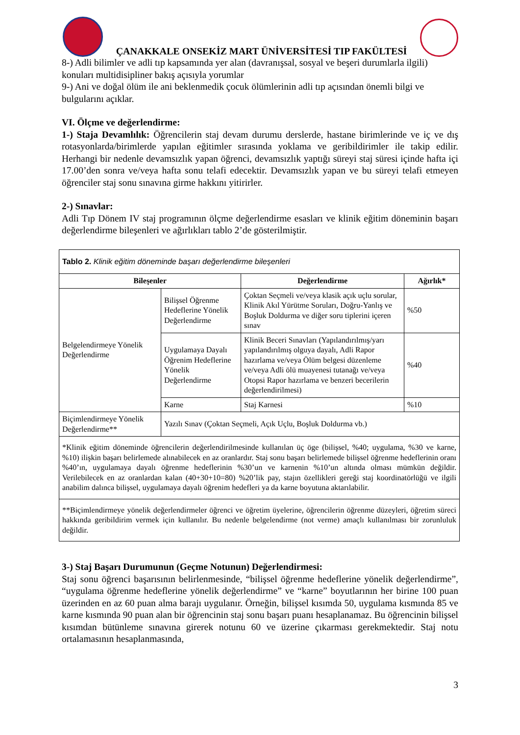ÇANAKKALE ONSEKİZ MART ÜNİVERSİTESİ TIP FAKÜLTESİ
8-) Adli bilimler ve adli tıp kapsamında yer alan (davranışsal, sosyal ve beşeri durumlarla ilgili) konuları multidisipliner bakış açısıyla yorumlar
9-) Ani ve doğal ölüm ile ani beklenmedik çocuk ölümlerinin adli tıp açısından önemli bilgi ve bulgularını açıklar.
VI. Ölçme ve değerlendirme:
1-) Staja Devamlılık: Öğrencilerin staj devam durumu derslerde, hastane birimlerinde ve iç ve dış rotasyonlarda/birimlerde yapılan eğitimler sırasında yoklama ve geribildirimler ile takip edilir. Herhangi bir nedenle devamsızlık yapan öğrenci, devamsızlık yaptığı süreyi staj süresi içinde hafta içi 17.00’den sonra ve/veya hafta sonu telafi edecektir. Devamsızlık yapan ve bu süreyi telafi etmeyen öğrenciler staj sonu sınavına girme hakkını yitirirler.
2-) Sınavlar:
Adli Tıp Dönem IV staj programının ölçme değerlendirme esasları ve klinik eğitim döneminin başarı değerlendirme bileşenleri ve ağırlıkları tablo 2’de gösterilmiştir.
| Tablo 2. Klinik eğitim döneminde başarı değerlendirme bileşenleri | | | |
| Bileşenler | | Değerlendirme | Ağırlık* |
| Belgelendirmeye Yönelik Değerlendirme | Bilişsel Öğrenme Hedeflerine Yönelik Değerlendirme | Çoktan Seçmeli ve/veya klasik açık uçlu sorular, Klinik Akıl Yürütme Soruları, Doğru-Yanlış ve Boşluk Doldurma ve diğer soru tiplerini içeren sınav | %50 |
| | Uygulamaya Dayalı Öğrenim Hedeflerine Yönelik Değerlendirme | Klinik Beceri Sınavları (Yapılandırılmış/yarı yapılandırılmış olguya dayalı, Adli Rapor hazırlama ve/veya Ölüm belgesi düzenleme ve/veya Adli ölü muayenesi tutanağı ve/veya Otopsi Rapor hazırlama ve benzeri becerilerin değerlendirilmesi) | %40 |
| | Karne | Staj Karnesi | %10 |
| Biçimlendirmeye Yönelik Değerlendirme** | Yazılı Sınav (Çoktan Seçmeli, Açık Uçlu, Boşluk Doldurma vb.) | | |
| *Klinik eğitim döneminde öğrencilerin değerlendirilmesinde kullanılan üç öge (bilişsel, %40; uygulama, %30 ve karne, %10) ilişkin başarı belirlemede alınabilecek en az oranlardır. Staj sonu başarı belirlemede bilişsel öğrenme hedeflerinin oranı %40’ın, uygulamaya dayalı öğrenme hedeflerinin %30’un ve karnenin %10’un altında olması mümkün değildir. Verilebilecek en az oranlardan kalan (40+30+10=80) %20’lik pay, stajın özellikleri gereği staj koordinatörlüğü ve ilgili anabilim dalınca bilişsel, uygulamaya dayalı öğrenim hedefleri ya da karne boyutuna aktarılabilir. | | | |
| **Biçimlendirmeye yönelik değerlendirmeler öğrenci ve öğretim üyelerine, öğrencilerin öğrenme düzeyleri, öğretim süreci hakkında geribildirim vermek için kullanılır. Bu nedenle belgelendirme (not verme) amaçlı kullanılması bir zorunluluk değildir. | | | |
3-) Staj Başarı Durumunun (Geçme Notunun) Değerlendirmesi:
Staj sonu öğrenci başarısının belirlenmesinde, “bilişsel öğrenme hedeflerine yönelik değerlendirme”, “uygulama öğrenme hedeflerine yönelik değerlendirme” ve “karne” boyutlarının her birine 100 puan üzerinden en az 60 puan alma barajı uygulanır. Örneğin, bilişsel kısımda 50, uygulama kısmında 85 ve karne kısmında 90 puan alan bir öğrencinin staj sonu başarı puanı hesaplanamaz. Bu öğrencinin bilişsel kısımdan bütünleme sınavına girerek notunu 60 ve üzerine çıkarması gerekmektedir. Staj notu ortalamasının hesaplanmasında,
3